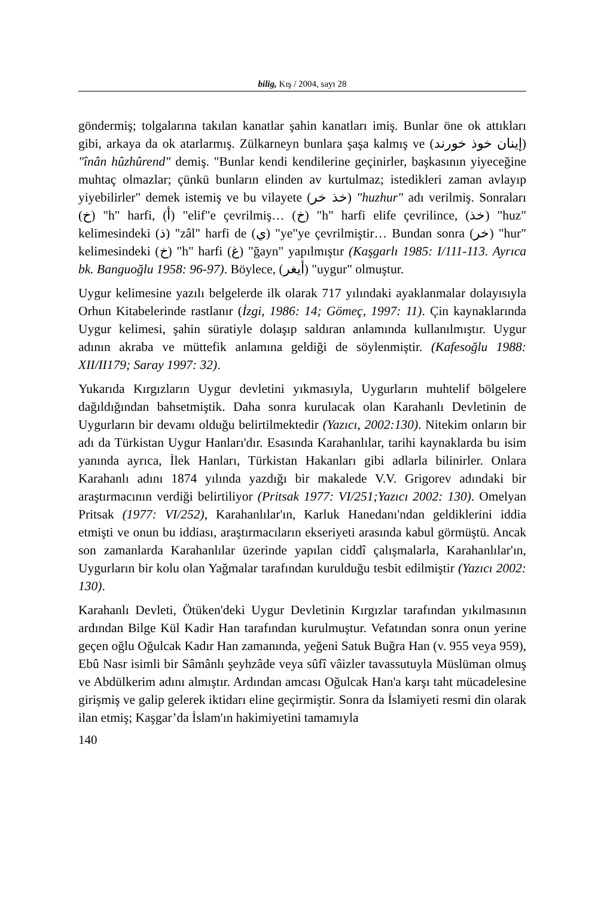bilig, Kış / 2004, sayı 28
göndermiş; tolgalarına takılan kanatlar şahin kanatları imiş. Bunlar öne ok attıkları gibi, arkaya da ok atarlarmış. Zülkarneyn bunlara şaşa kalmış ve (إينان خوذ خورند) "înân hûzhûrend" demiş. "Bunlar kendi kendilerine geçinirler, başkasının yiyeceğine muhtaç olmazlar; çünkü bunların elinden av kurtulmaz; istedikleri zaman avlayıp yiyebilirler" demek istemiş ve bu vilayete (خذ خر) "huzhur" adı verilmiş. Sonraları (خ) "h" harfi, (أ) "elif"e çevrilmiş… (خ) "h" harfi elife çevrilince, (خذ) "huz" kelimesindeki (ذ) "zâl" harfi de (ي) "ye"ye çevrilmiştir… Bundan sonra (خر) "hur" kelimesindeki (خ) "h" harfi (غ) "ğayn" yapılmıştır (Kaşgarlı 1985: I/111-113. Ayrıca bk. Banguoğlu 1958: 96-97). Böylece, (أيغر) "uygur" olmuştur.
Uygur kelimesine yazılı belgelerde ilk olarak 717 yılındaki ayaklanmalar dolayısıyla Orhun Kitabelerinde rastlanır (İzgi, 1986: 14; Gömeç, 1997: 11). Çin kaynaklarında Uygur kelimesi, şahin süratiyle dolaşıp saldıran anlamında kullanılmıştır. Uygur adının akraba ve müttefik anlamına geldiği de söylenmiştir. (Kafesoğlu 1988: XII/II179; Saray 1997: 32).
Yukarıda Kırgızların Uygur devletini yıkmasıyla, Uygurların muhtelif bölgelere dağıldığından bahsetmiştik. Daha sonra kurulacak olan Karahanlı Devletinin de Uygurların bir devamı olduğu belirtilmektedir (Yazıcı, 2002:130). Nitekim onların bir adı da Türkistan Uygur Hanları'dır. Esasında Karahanlılar, tarihi kaynaklarda bu isim yanında ayrıca, İlek Hanları, Türkistan Hakanları gibi adlarla bilinirler. Onlara Karahanlı adını 1874 yılında yazdığı bir makalede V.V. Grigorev adındaki bir araştırmacının verdiği belirtiliyor (Pritsak 1977: VI/251;Yazıcı 2002: 130). Omelyan Pritsak (1977: VI/252), Karahanlılar'ın, Karluk Hanedanı'ndan geldiklerini iddia etmişti ve onun bu iddiası, araştırmacıların ekseriyeti arasında kabul görmüştü. Ancak son zamanlarda Karahanlılar üzerinde yapılan ciddî çalışmalarla, Karahanlılar'ın, Uygurların bir kolu olan Yağmalar tarafından kurulduğu tesbit edilmiştir (Yazıcı 2002: 130).
Karahanlı Devleti, Ötüken'deki Uygur Devletinin Kırgızlar tarafından yıkılmasının ardından Bilge Kül Kadir Han tarafından kurulmuştur. Vefatından sonra onun yerine geçen oğlu Oğulcak Kadır Han zamanında, yeğeni Satuk Buğra Han (v. 955 veya 959), Ebû Nasr isimli bir Sâmânlı şeyhzâde veya sûfî vâizler tavassutuyla Müslüman olmuş ve Abdülkerim adını almıştır. Ardından amcası Oğulcak Han'a karşı taht mücadelesine girişmiş ve galip gelerek iktidarı eline geçirmiştir. Sonra da İslamiyeti resmi din olarak ilan etmiş; Kaşgar’da İslam'ın hakimiyetini tamamıyla
140